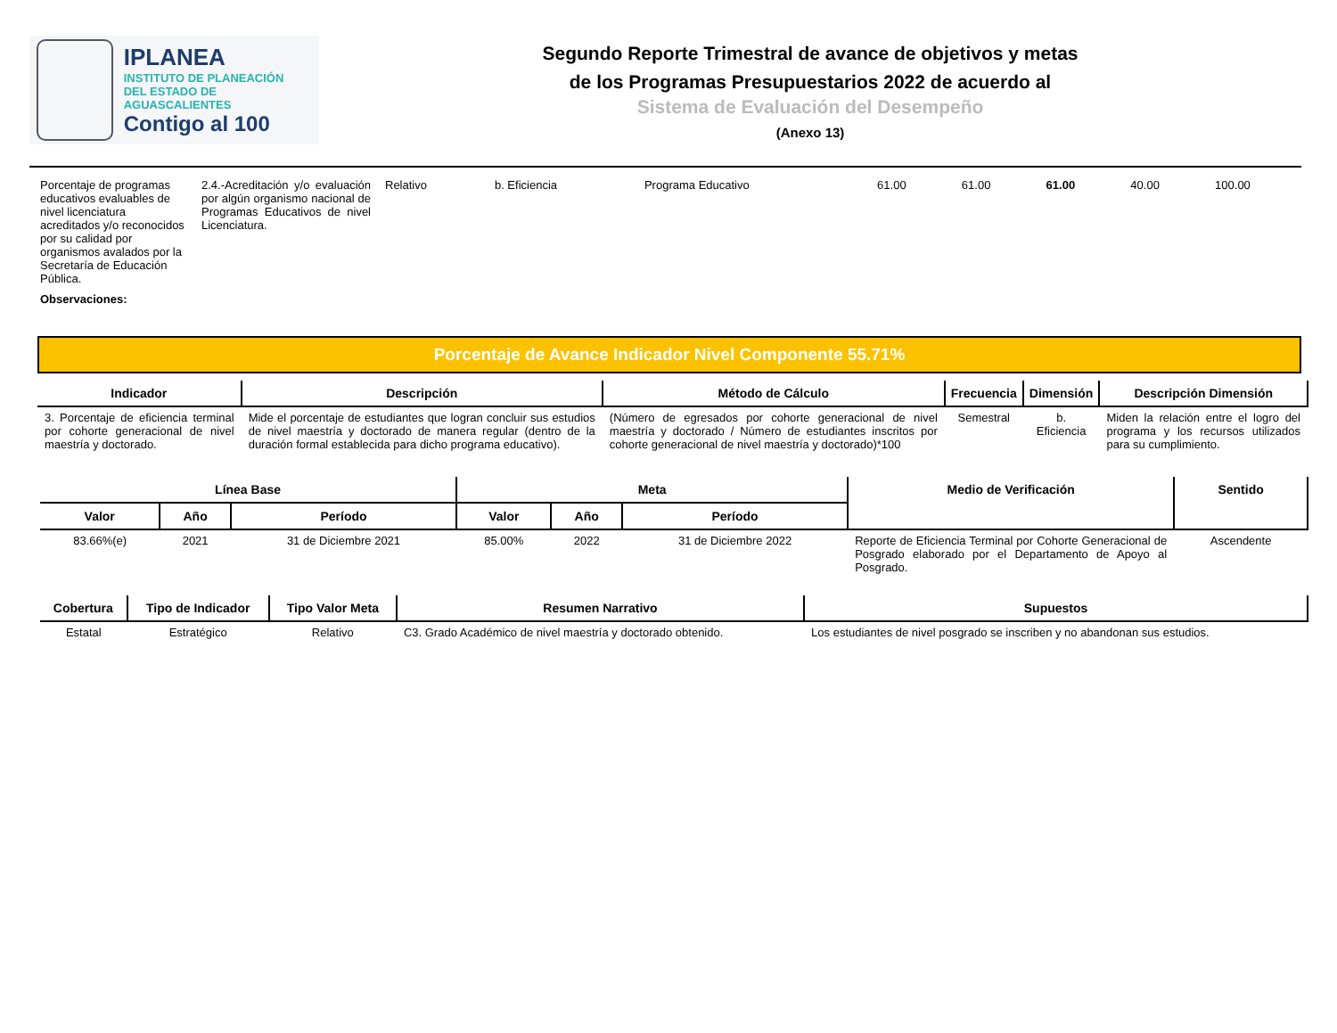IPLANEA
INSTITUTO DE PLANEACIÓN
DEL ESTADO DE AGUASCALIENTES
Contigo al 100
Segundo Reporte Trimestral de avance de objetivos y metas
de los Programas Presupuestarios 2022 de acuerdo al
Sistema de Evaluación del Desempeño
(Anexo 13)
| Porcentaje de programas educativos evaluables de nivel licenciatura acreditados y/o reconocidos por su calidad por organismos avalados por la Secretaría de Educación Pública. | 2.4.-Acreditación y/o evaluación por algún organismo nacional de Programas Educativos de nivel Licenciatura. | Relativo | b. Eficiencia | Programa Educativo | 61.00 | 61.00 | 61.00 | 40.00 | 100.00 |
| Observaciones: | | | | | | | | | |
Porcentaje de Avance Indicador Nivel Componente 55.71%
| Indicador | Descripción | Método de Cálculo | Frecuencia | Dimensión | Descripción Dimensión |
| --- | --- | --- | --- | --- | --- |
| 3. Porcentaje de eficiencia terminal por cohorte generacional de nivel maestría y doctorado. | Mide el porcentaje de estudiantes que logran concluir sus estudios de nivel maestría y doctorado de manera regular (dentro de la duración formal establecida para dicho programa educativo). | (Número de egresados por cohorte generacional de nivel maestría y doctorado / Número de estudiantes inscritos por cohorte generacional de nivel maestría y doctorado)*100 | Semestral | b. Eficiencia | Miden la relación entre el logro del programa y los recursos utilizados para su cumplimiento. |
| Línea Base | | | Meta | | | Medio de Verificación | Sentido |
| --- | --- | --- | --- | --- | --- | --- | --- |
| Valor | Año | Período | Valor | Año | Período | | |
| 83.66%(e) | 2021 | 31 de Diciembre 2021 | 85.00% | 2022 | 31 de Diciembre 2022 | Reporte de Eficiencia Terminal por Cohorte Generacional de Posgrado elaborado por el Departamento de Apoyo al Posgrado. | Ascendente |
| Cobertura | Tipo de Indicador | Tipo Valor Meta | Resumen Narrativo | Supuestos |
| --- | --- | --- | --- | --- |
| Estatal | Estratégico | Relativo | C3. Grado Académico de nivel maestría y doctorado obtenido. | Los estudiantes de nivel posgrado se inscriben y no abandonan sus estudios. |